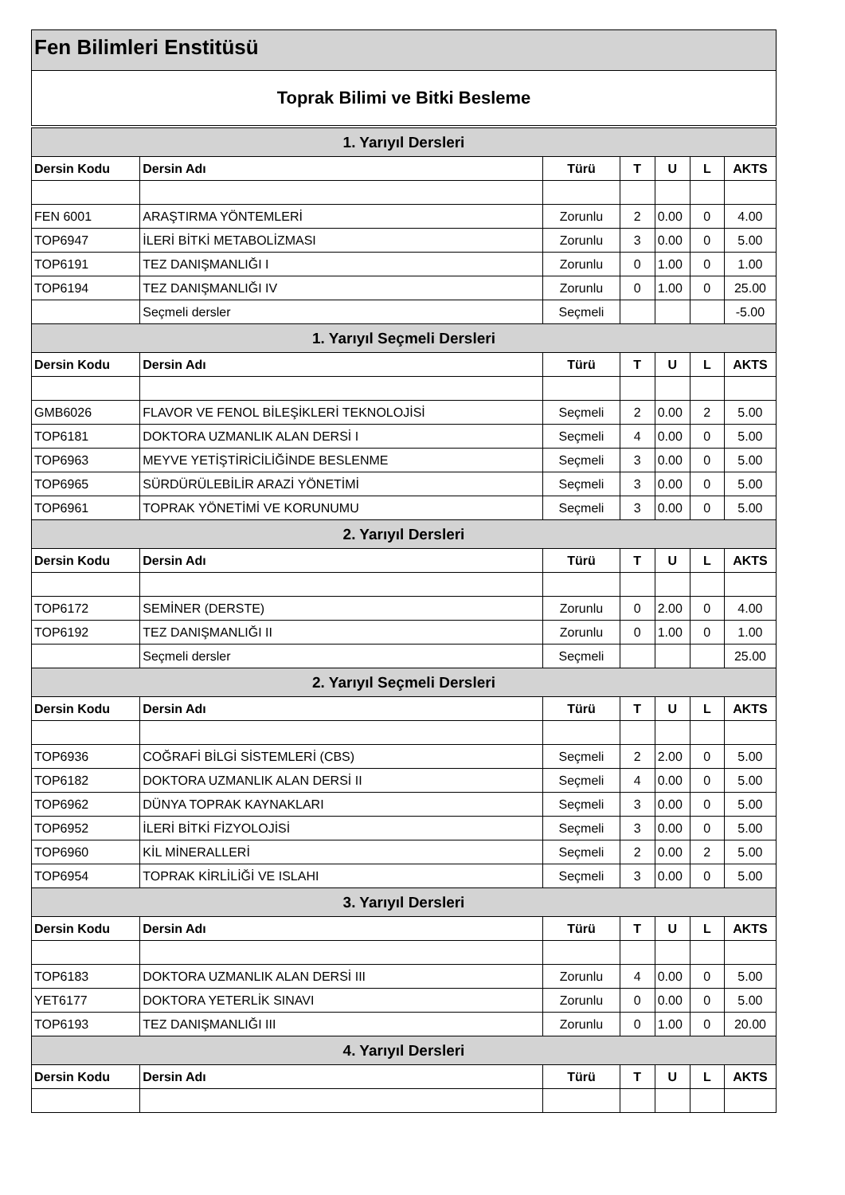Fen Bilimleri Enstitüsü
Toprak Bilimi ve Bitki Besleme
| 1. Yarıyıl Dersleri | | | | | | |
| --- | --- | --- | --- | --- | --- | --- |
| Dersin Kodu | Dersin Adı | Türü | T | U | L | AKTS |
| FEN 6001 | ARAŞTIRMA YÖNTEMLERİ | Zorunlu | 2 | 0.00 | 0 | 4.00 |
| TOP6947 | İLERİ BİTKİ METABOLİZMASI | Zorunlu | 3 | 0.00 | 0 | 5.00 |
| TOP6191 | TEZ DANIŞMANLIĞI I | Zorunlu | 0 | 1.00 | 0 | 1.00 |
| TOP6194 | TEZ DANIŞMANLIĞI IV | Zorunlu | 0 | 1.00 | 0 | 25.00 |
| | Seçmeli dersler | Seçmeli | | | | -5.00 |
| 1. Yarıyıl Seçmeli Dersleri | | | | | | |
| Dersin Kodu | Dersin Adı | Türü | T | U | L | AKTS |
| GMB6026 | FLAVOR VE FENOL BİLEŞİKLERİ TEKNOLOJİSİ | Seçmeli | 2 | 0.00 | 2 | 5.00 |
| TOP6181 | DOKTORA UZMANLIK ALAN DERSİ I | Seçmeli | 4 | 0.00 | 0 | 5.00 |
| TOP6963 | MEYVE YETİŞTİRİCİLİĞİNDE BESLENME | Seçmeli | 3 | 0.00 | 0 | 5.00 |
| TOP6965 | SÜRDÜRÜLEBİLİR ARAZİ YÖNETİMİ | Seçmeli | 3 | 0.00 | 0 | 5.00 |
| TOP6961 | TOPRAK YÖNETİMİ VE KORUNUMU | Seçmeli | 3 | 0.00 | 0 | 5.00 |
| 2. Yarıyıl Dersleri | | | | | | |
| Dersin Kodu | Dersin Adı | Türü | T | U | L | AKTS |
| TOP6172 | SEMİNER (DERSTE) | Zorunlu | 0 | 2.00 | 0 | 4.00 |
| TOP6192 | TEZ DANIŞMANLIĞI II | Zorunlu | 0 | 1.00 | 0 | 1.00 |
| | Seçmeli dersler | Seçmeli | | | | 25.00 |
| 2. Yarıyıl Seçmeli Dersleri | | | | | | |
| Dersin Kodu | Dersin Adı | Türü | T | U | L | AKTS |
| TOP6936 | COĞRAFİ BİLGİ SİSTEMLERİ (CBS) | Seçmeli | 2 | 2.00 | 0 | 5.00 |
| TOP6182 | DOKTORA UZMANLIK ALAN DERSİ II | Seçmeli | 4 | 0.00 | 0 | 5.00 |
| TOP6962 | DÜNYA TOPRAK KAYNAKLARI | Seçmeli | 3 | 0.00 | 0 | 5.00 |
| TOP6952 | İLERİ BİTKİ FİZYOLOJİSİ | Seçmeli | 3 | 0.00 | 0 | 5.00 |
| TOP6960 | KİL MİNERALLERİ | Seçmeli | 2 | 0.00 | 2 | 5.00 |
| TOP6954 | TOPRAK KİRLİLİĞİ VE ISLAHI | Seçmeli | 3 | 0.00 | 0 | 5.00 |
| 3. Yarıyıl Dersleri | | | | | | |
| Dersin Kodu | Dersin Adı | Türü | T | U | L | AKTS |
| TOP6183 | DOKTORA UZMANLIK ALAN DERSİ III | Zorunlu | 4 | 0.00 | 0 | 5.00 |
| YET6177 | DOKTORA YETERLİK SINAVI | Zorunlu | 0 | 0.00 | 0 | 5.00 |
| TOP6193 | TEZ DANIŞMANLIĞI III | Zorunlu | 0 | 1.00 | 0 | 20.00 |
| 4. Yarıyıl Dersleri | | | | | | |
| Dersin Kodu | Dersin Adı | Türü | T | U | L | AKTS |